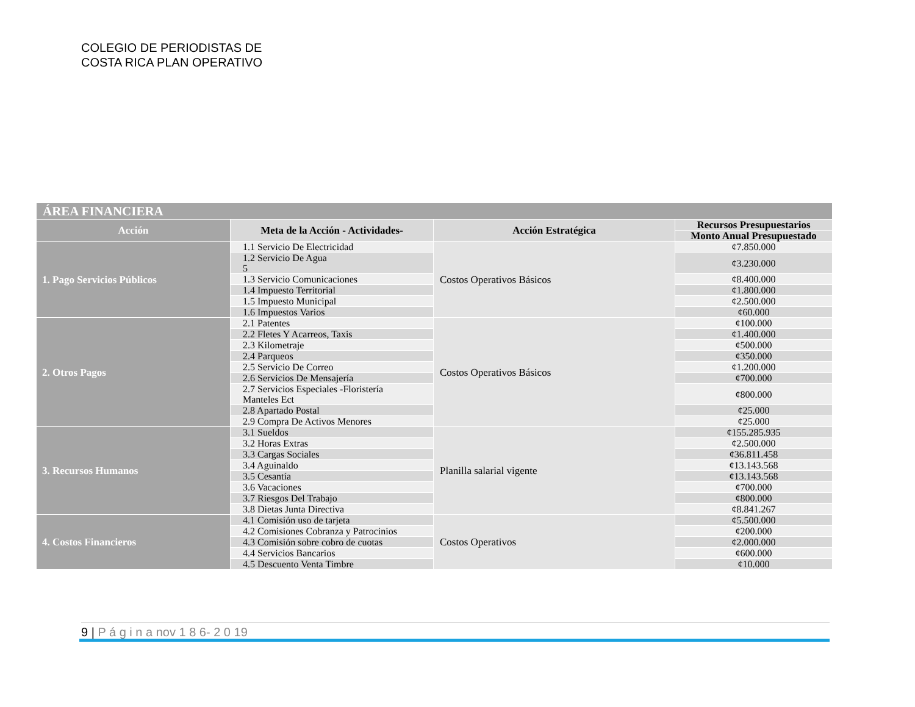COLEGIO DE PERIODISTAS DE
COSTA RICA PLAN OPERATIVO
| ÁREA FINANCIERA | | | |
| --- | --- | --- | --- |
| Acción | Meta de la Acción - Actividades- | Acción Estratégica | Recursos Presupuestarios |
| | | | Monto Anual Presupuestado |
| 1. Pago Servicios Públicos | 1.1 Servicio De Electricidad | Costos Operativos Básicos | ¢7.850.000 |
| | 1.2 Servicio De Agua 5 | | ¢3.230.000 |
| | 1.3 Servicio Comunicaciones | | ¢8.400.000 |
| | 1.4 Impuesto Territorial | | ¢1.800.000 |
| | 1.5 Impuesto Municipal | | ¢2.500.000 |
| | 1.6 Impuestos Varios | | ¢60.000 |
| 2. Otros Pagos | 2.1 Patentes | Costos Operativos Básicos | ¢100.000 |
| | 2.2 Fletes Y Acarreos, Taxis | | ¢1.400.000 |
| | 2.3 Kilometraje | | ¢500.000 |
| | 2.4 Parqueos | | ¢350.000 |
| | 2.5 Servicio De Correo | | ¢1.200.000 |
| | 2.6 Servicios De Mensajería | | ¢700.000 |
| | 2.7 Servicios Especiales -Floristería Manteles Ect | | ¢800.000 |
| | 2.8 Apartado Postal | | ¢25.000 |
| | 2.9 Compra De Activos Menores | | ¢25.000 |
| 3. Recursos Humanos | 3.1 Sueldos | Planilla salarial vigente | ¢155.285.935 |
| | 3.2 Horas Extras | | ¢2.500.000 |
| | 3.3 Cargas Sociales | | ¢36.811.458 |
| | 3.4 Aguinaldo | | ¢13.143.568 |
| | 3.5 Cesantía | | ¢13.143.568 |
| | 3.6 Vacaciones | | ¢700.000 |
| | 3.7 Riesgos Del Trabajo | | ¢800.000 |
| | 3.8 Dietas Junta Directiva | | ¢8.841.267 |
| 4. Costos Financieros | 4.1 Comisión uso de tarjeta | Costos Operativos | ¢5.500.000 |
| | 4.2 Comisiones Cobranza y Patrocinios | | ¢200.000 |
| | 4.3 Comisión sobre cobro de cuotas | | ¢2.000.000 |
| | 4.4 Servicios Bancarios | | ¢600.000 |
| | 4.5 Descuento Venta Timbre | | ¢10.000 |
9 | P á g i n a nov 1 8 6- 2 0 19